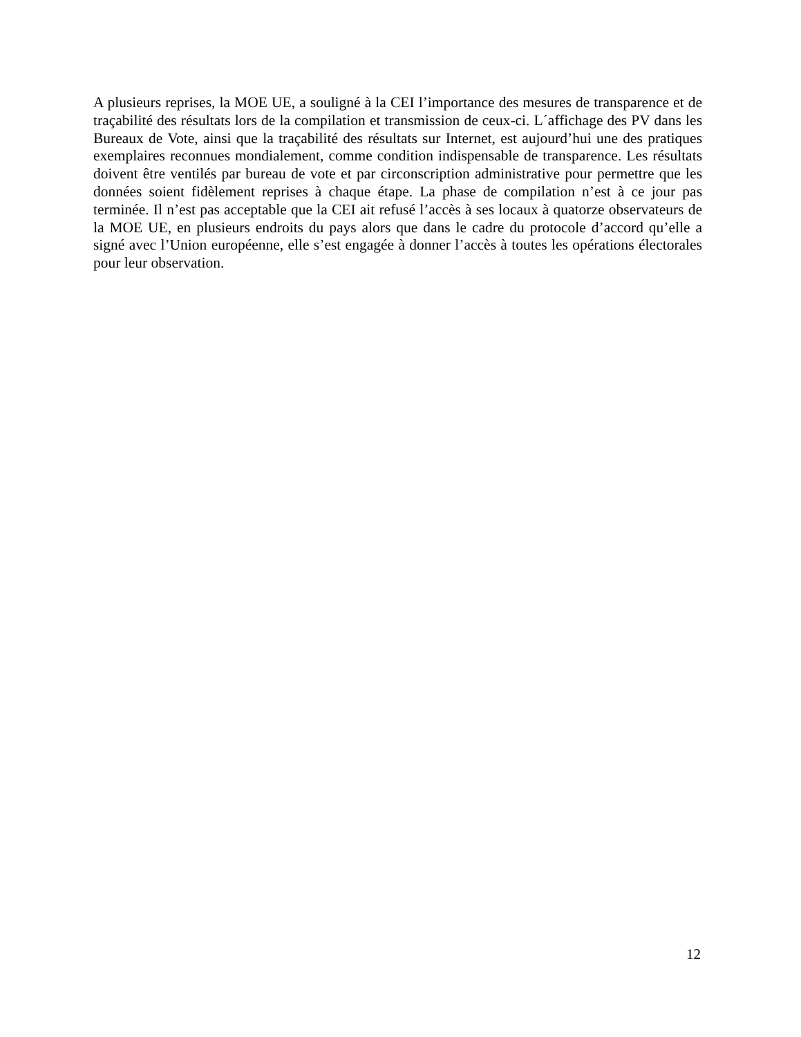A plusieurs reprises, la MOE UE, a souligné à la CEI l’importance des mesures de transparence et de traçabilité des résultats lors de la compilation et transmission de ceux-ci. L´affichage des PV dans les Bureaux de Vote, ainsi que la traçabilité des résultats sur Internet, est aujourd’hui une des pratiques exemplaires reconnues mondialement, comme condition indispensable de transparence. Les résultats doivent être ventilés par bureau de vote et par circonscription administrative pour permettre que les données soient fidèlement reprises à chaque étape. La phase de compilation n’est à ce jour pas terminée. Il n’est pas acceptable que la CEI ait refusé l’accès à ses locaux à quatorze observateurs de la MOE UE, en plusieurs endroits du pays alors que dans le cadre du protocole d’accord qu’elle a signé avec l’Union européenne, elle s’est engagée à donner l’accès à toutes les opérations électorales pour leur observation.
12